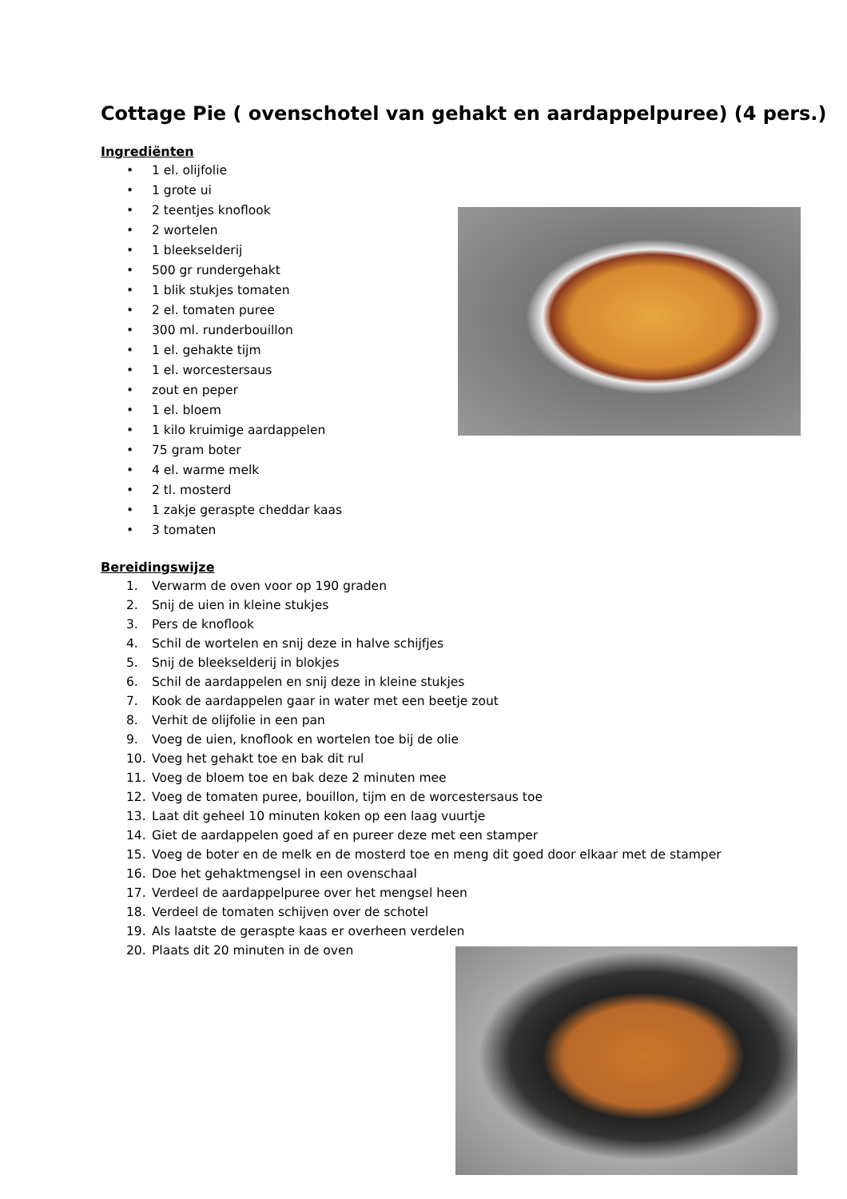Cottage Pie ( ovenschotel van gehakt en aardappelpuree) (4 pers.)
Ingrediënten
• 1 el. olijfolie
• 1 grote ui
• 2 teentjes knoflook
• 2 wortelen
• 1 bleekselderij
• 500 gr rundergehakt
• 1 blik stukjes tomaten
• 2 el. tomaten puree
• 300 ml. runderbouillon
• 1 el. gehakte tijm
• 1 el. worcestersaus
• zout en peper
• 1 el. bloem
• 1 kilo kruimige aardappelen
• 75 gram boter
• 4 el. warme melk
• 2 tl. mosterd
• 1 zakje geraspte cheddar kaas
• 3 tomaten
Bereidingswijze
1. Verwarm de oven voor op 190 graden
2. Snij de uien in kleine stukjes
3. Pers de knoflook
4. Schil de wortelen en snij deze in halve schijfjes
5. Snij de bleekselderij in blokjes
6. Schil de aardappelen en snij deze in kleine stukjes
7. Kook de aardappelen gaar in water met een beetje zout
8. Verhit de olijfolie in een pan
9. Voeg de uien, knoflook en wortelen toe bij de olie
10. Voeg het gehakt toe en bak dit rul
11. Voeg de bloem toe en bak deze 2 minuten mee
12. Voeg de tomaten puree, bouillon, tijm en de worcestersaus toe
13. Laat dit geheel 10 minuten koken op een laag vuurtje
14. Giet de aardappelen goed af en pureer deze met een stamper
15. Voeg de boter en de melk en de mosterd toe en meng dit goed door elkaar met de stamper
16. Doe het gehaktmengsel in een ovenschaal
17. Verdeel de aardappelpuree over het mengsel heen
18. Verdeel de tomaten schijven over de schotel
19. Als laatste de geraspte kaas er overheen verdelen
20. Plaats dit 20 minuten in de oven